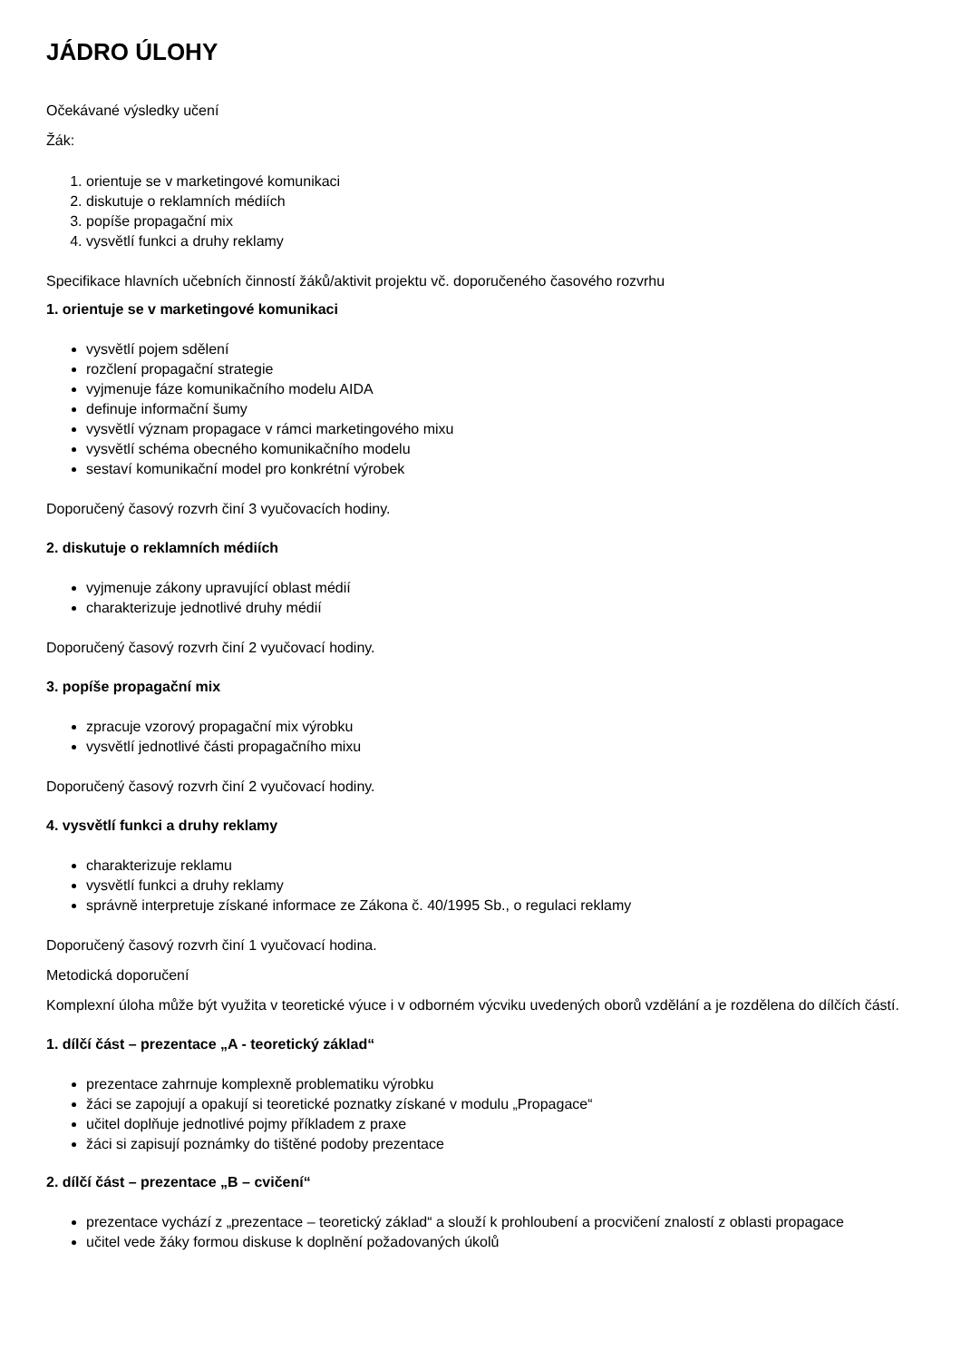JÁDRO ÚLOHY
Očekávané výsledky učení
Žák:
1. orientuje se v marketingové komunikaci
2. diskutuje o reklamních médiích
3. popíše propagační mix
4. vysvětlí funkci a druhy reklamy
Specifikace hlavních učebních činností žáků/aktivit projektu vč. doporučeného časového rozvrhu
1. orientuje se v marketingové komunikaci
vysvětlí pojem sdělení
rozčlení propagační strategie
vyjmenuje fáze komunikačního modelu AIDA
definuje informační šumy
vysvětlí význam propagace v rámci marketingového mixu
vysvětlí schéma obecného komunikačního modelu
sestaví komunikační model pro konkrétní výrobek
Doporučený časový rozvrh činí 3 vyučovacích hodiny.
2. diskutuje o reklamních médiích
vyjmenuje zákony upravující oblast médií
charakterizuje jednotlivé druhy médií
Doporučený časový rozvrh činí 2 vyučovací hodiny.
3. popíše propagační mix
zpracuje vzorový propagační mix výrobku
vysvětlí jednotlivé části propagačního mixu
Doporučený časový rozvrh činí 2 vyučovací hodiny.
4. vysvětlí funkci a druhy reklamy
charakterizuje reklamu
vysvětlí funkci a druhy reklamy
správně interpretuje získané informace ze Zákona č. 40/1995 Sb., o regulaci reklamy
Doporučený časový rozvrh činí 1 vyučovací hodina.
Metodická doporučení
Komplexní úloha může být využita v teoretické výuce i v odborném výcviku uvedených oborů vzdělání a je rozdělena do dílčích částí.
1. dílčí část – prezentace „A - teoretický základ“
prezentace zahrnuje komplexně problematiku výrobku
žáci se zapojují a opakují si teoretické poznatky získané v modulu „Propagace“
učitel doplňuje jednotlivé pojmy příkladem z praxe
žáci si zapisují poznámky do tištěné podoby prezentace
2. dílčí část – prezentace „B – cvičení“
prezentace vychází z „prezentace – teoretický základ“ a slouží k prohloubení a procvičení znalostí z oblasti propagace
učitel vede žáky formou diskuse k doplnění požadovaných úkolů